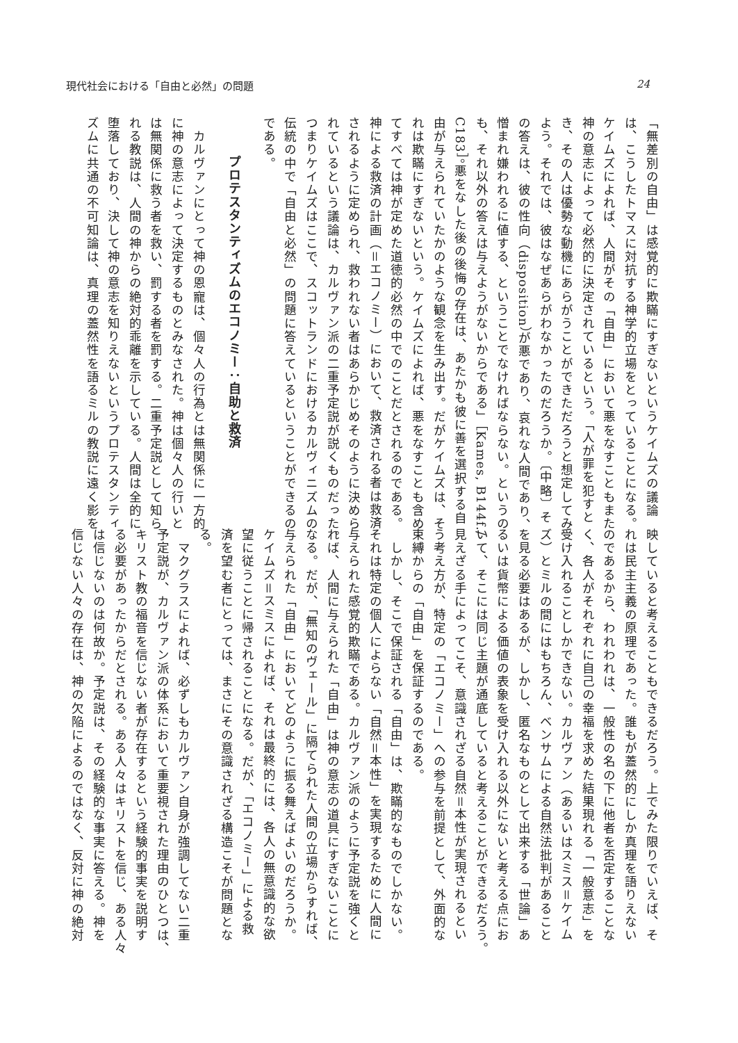現代社会における「自由と必然」の問題 24
「無差別の自由」は感覚的に欺瞞にすぎないというケイムズの議論
は、こうしたトマスに対抗する神学的立場をとっていることになる。
ケイムズによれば、人間がその「自由」において悪をなすこともまた
神の意志によって必然的に決定されているという。「人が罪を犯すと
き、その人は優勢な動機にあらがうことができただろうと想定してみ
よう。それでは、彼はなぜあらがわなかったのだろうか。〔中略〕そ
の答えは、彼の性向（disposition）が悪であり、哀れな人間であり、
憎まれ嫌われるに値する、ということでなければならない。というの
も、それ以外の答えは与えようがないからである」［Kames, B144f./
C183］。悪をなした後の後悔の存在は、あたかも彼に善を選択する自
由が与えられていたかのような観念を生み出す。だがケイムズは、そ
れは欺瞞にすぎないという。ケイムズによれば、悪をなすことも含め
てすべては神が定めた道徳的必然の中でのことだとされるのである。
神による救済の計画（＝エコノミー）において、救済される者は救済
されるように定められ、救われない者はあらかじめそのように決めら
れているという議論は、カルヴァン派の二重予定説が説くものだった。
つまりケイムズはここで、スコットランドにおけるカルヴィニズムの
伝統の中で「自由と必然」の問題に答えているということができるの
である。
プロテスタンティズムのエコノミー：自助と救済
　カルヴァンにとって神の恩寵は、個々人の行為とは無関係に一方的
に神の意志によって決定するものとみなされた。神は個々人の行いと
は無関係に救う者を救い、罰する者を罰する。二重予定説として知ら
れる教説は、人間の神からの絶対的乖離を示している。人間は全的に
堕落しており、決して神の意志を知りえないというプロテスタンティ
ズムに共通の不可知論は、真理の蓋然性を語るミルの教説に遠く影を
映していると考えることもできるだろう。上でみた限りでいえば、そ
れは民主主義の原理であった。誰もが蓋然的にしか真理を語りえない
のであるから、われわれは、一般性の名の下に他者を否定することな
く、各人がそれぞれに自己の幸福を求めた結果現れる「一般意志」を
受け入れることしかできない。カルヴァン（あるいはスミス＝ケイム
ズ）とミルの間にはもちろん、ベンサムによる自然法批判があること
を見る必要はあるが、しかし、匿名なものとして出来する「世論」あ
るいは貨幣による価値の表象を受け入れる以外にないと考える点にお
いて、そこには同じ主題が通底していると考えることができるだろう。
見えざる手によってこそ、意識されざる自然＝本性が実現されるとい
う考え方が、特定の「エコノミー」への参与を前提として、外面的な
束縛からの「自由」を保証するのである。
　しかし、そこで保証される「自由」は、欺瞞的なものでしかない。
それは特定の個人によらない「自然＝本性」を実現するために人間に
与えられた感覚的欺瞞である。カルヴァン派のように予定説を強くと
れば、人間に与えられた「自由」は神の意志の道具にすぎないことに
なる。だが、「無知のヴェール」に隔てられた人間の立場からすれば、
与えられた「自由」においてどのように振る舞えばよいのだろうか。
ケイムズ＝スミスによれば、それは最終的には、各人の無意識的な欲
望に従うことに帰されることになる。だが、「エコノミー」による救
済を望む者にとっては、まさにその意識されざる構造こそが問題とな
る。
　マクグラスによれば、必ずしもカルヴァン自身が強調してない二重
予定説が、カルヴァン派の体系において重要視された理由のひとつは、
キリスト教の福音を信じない者が存在するという経験的事実を説明す
る必要があったからだとされる。ある人々はキリストを信じ、ある人々
は信じないのは何故か。予定説は、その経験的な事実に答える。神を
信じない人々の存在は、神の欠陥によるのではなく、反対に神の絶対